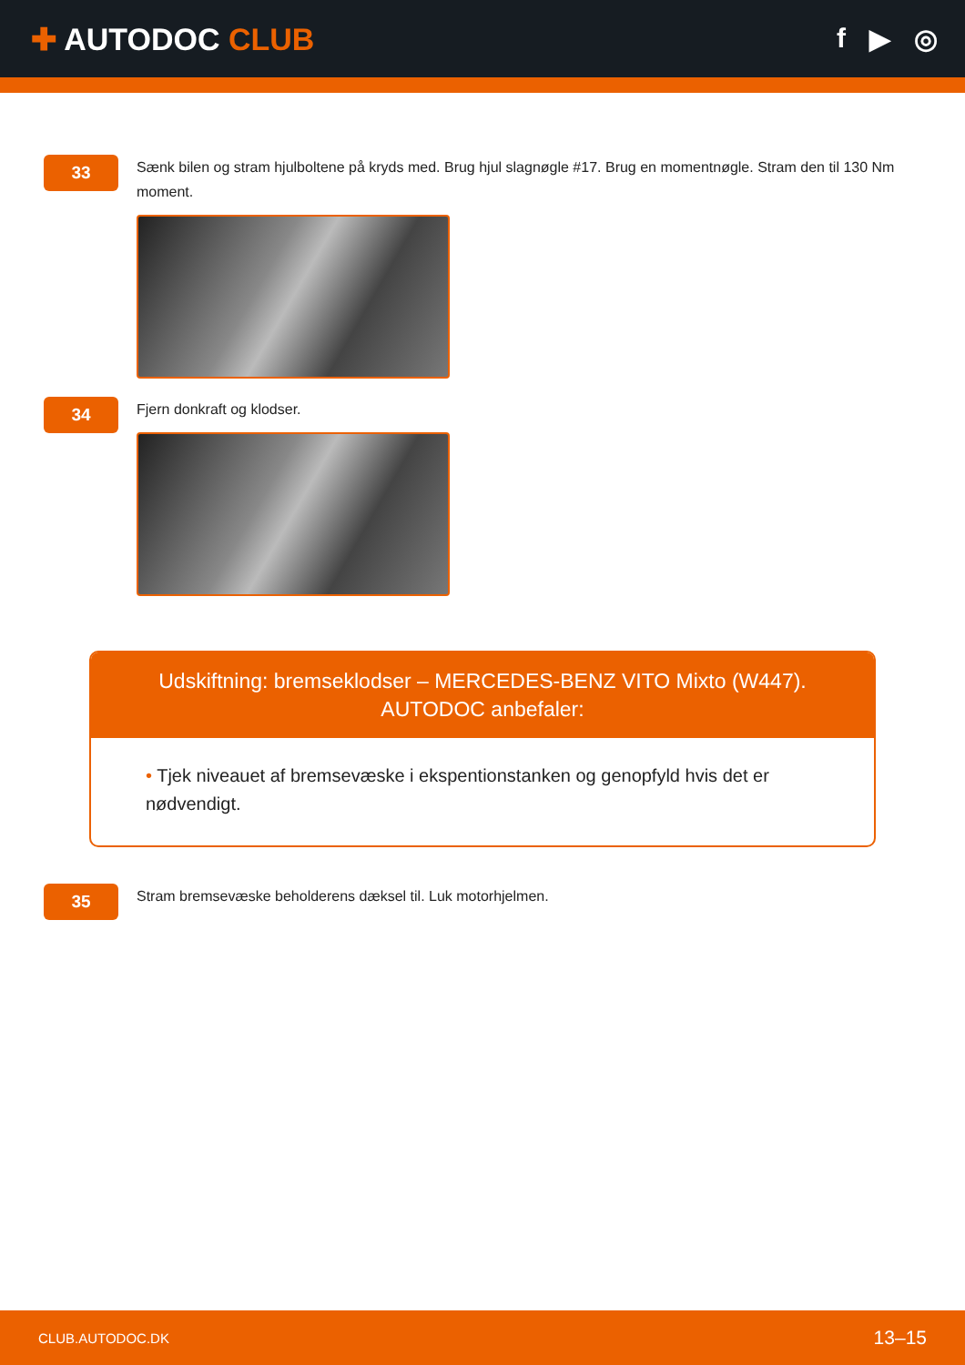✚ AUTODOC CLUB f ▶ ◎
33
Sænk bilen og stram hjulboltene på kryds med. Brug hjul slagnøgle #17. Brug en momentnøgle. Stram den til 130 Nm moment.
34
Fjern donkraft og klodser.
Udskiftning: bremseklodser – MERCEDES-BENZ VITO Mixto (W447).
AUTODOC anbefaler:
• Tjek niveauet af bremsevæske i ekspentionstanken og genopfyld hvis det er nødvendigt.
35
Stram bremsevæske beholderens dæksel til. Luk motorhjelmen.
CLUB.AUTODOC.DK 13–15